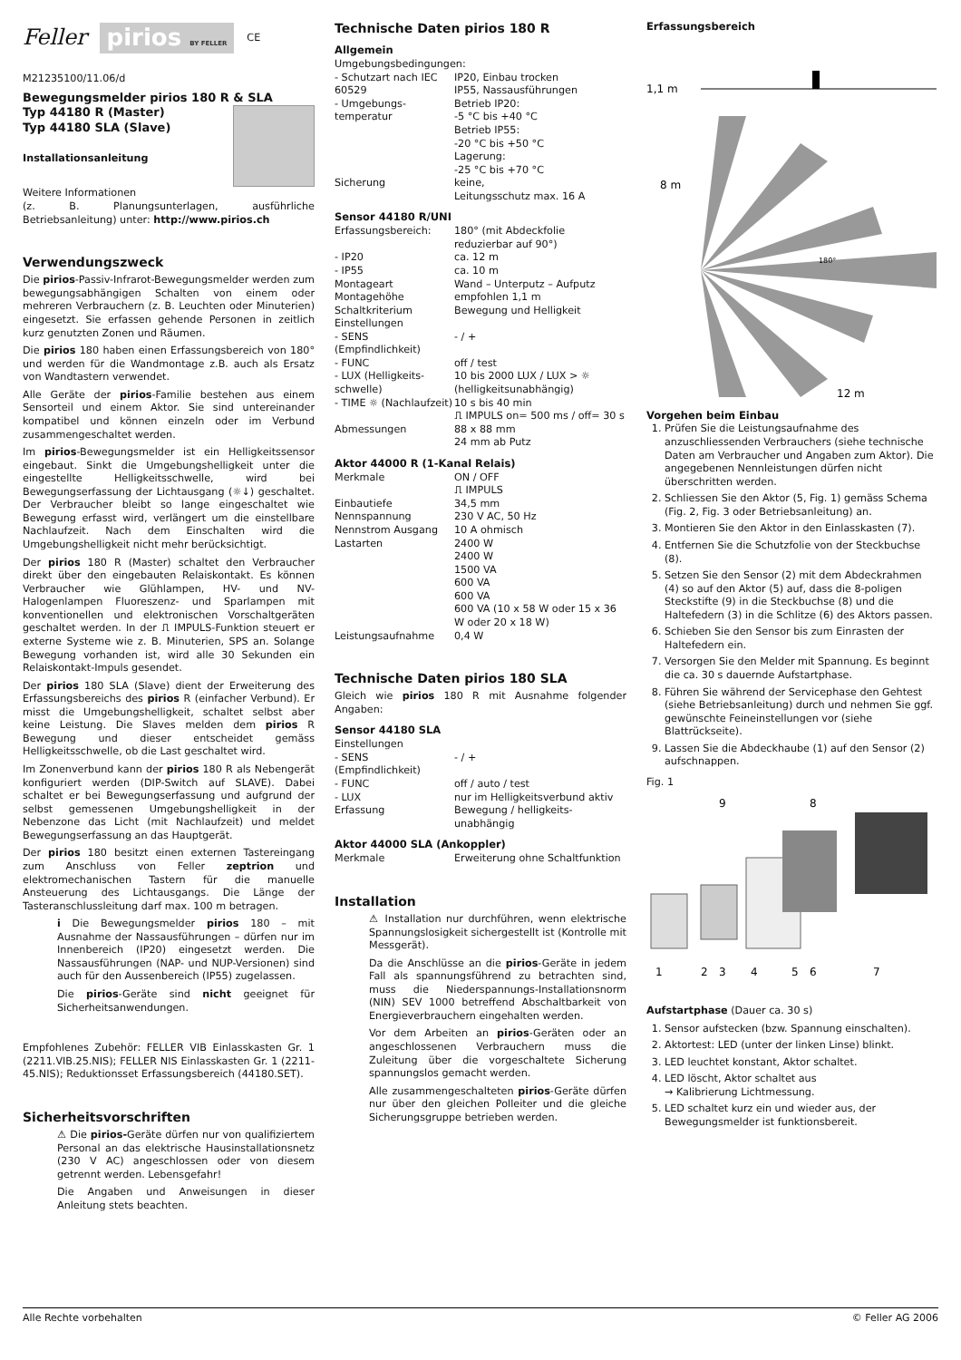Feller pirios BY FELLER CE
M21235100/11.06/d
Bewegungsmelder pirios 180 R & SLA
Typ 44180 R (Master)
Typ 44180 SLA (Slave)
Installationsanleitung
Weitere Informationen
(z. B. Planungsunterlagen, ausführliche Betriebsanleitung) unter: http://www.pirios.ch
Verwendungszweck
Die pirios-Passiv-Infrarot-Bewegungsmelder werden zum bewegungsabhängigen Schalten von einem oder mehreren Verbrauchern (z. B. Leuchten oder Minuterien) eingesetzt. Sie erfassen gehende Personen in zeitlich kurz genutzten Zonen und Räumen.
Die pirios 180 haben einen Erfassungsbereich von 180° und werden für die Wandmontage z.B. auch als Ersatz von Wandtastern verwendet.
Alle Geräte der pirios-Familie bestehen aus einem Sensorteil und einem Aktor. Sie sind untereinander kompatibel und können einzeln oder im Verbund zusammengeschaltet werden.
Im pirios-Bewegungsmelder ist ein Helligkeitssensor eingebaut. Sinkt die Umgebungshelligkeit unter die eingestellte Helligkeitsschwelle, wird bei Bewegungserfassung der Lichtausgang (☼↓) geschaltet. Der Verbraucher bleibt so lange eingeschaltet wie Bewegung erfasst wird, verlängert um die einstellbare Nachlaufzeit. Nach dem Einschalten wird die Umgebungshelligkeit nicht mehr berücksichtigt.
Der pirios 180 R (Master) schaltet den Verbraucher direkt über den eingebauten Relaiskontakt. Es können Verbraucher wie Glühlampen, HV- und NV-Halogenlampen Fluoreszenz- und Sparlampen mit konventionellen und elektronischen Vorschaltgeräten geschaltet werden. In der ⎍ IMPULS-Funktion steuert er externe Systeme wie z. B. Minuterien, SPS an. Solange Bewegung vorhanden ist, wird alle 30 Sekunden ein Relaiskontakt-Impuls gesendet.
Der pirios 180 SLA (Slave) dient der Erweiterung des Erfassungsbereichs des pirios R (einfacher Verbund). Er misst die Umgebungshelligkeit, schaltet selbst aber keine Leistung. Die Slaves melden dem pirios R Bewegung und dieser entscheidet gemäss Helligkeitsschwelle, ob die Last geschaltet wird.
Im Zonenverbund kann der pirios 180 R als Nebengerät konfiguriert werden (DIP-Switch auf SLAVE). Dabei schaltet er bei Bewegungserfassung und aufgrund der selbst gemessenen Umgebungshelligkeit in der Nebenzone das Licht (mit Nachlaufzeit) und meldet Bewegungserfassung an das Hauptgerät.
Der pirios 180 besitzt einen externen Tastereingang zum Anschluss von Feller zeptrion und elektromechanischen Tastern für die manuelle Ansteuerung des Lichtausgangs. Die Länge der Tasteranschlussleitung darf max. 100 m betragen.
i Die Bewegungsmelder pirios 180 – mit Ausnahme der Nassausführungen – dürfen nur im Innenbereich (IP20) eingesetzt werden. Die Nassausführungen (NAP- und NUP-Versionen) sind auch für den Aussenbereich (IP55) zugelassen.
Die pirios-Geräte sind nicht geeignet für Sicherheitsanwendungen.
Empfohlenes Zubehör: FELLER VIB Einlasskasten Gr. 1 (2211.VIB.25.NIS); FELLER NIS Einlasskasten Gr. 1 (2211-45.NIS); Reduktionsset Erfassungsbereich (44180.SET).
Sicherheitsvorschriften
⚠ Die pirios-Geräte dürfen nur von qualifiziertem Personal an das elektrische Hausinstallationsnetz (230 V AC) angeschlossen oder von diesem getrennt werden. Lebensgefahr!
Die Angaben und Anweisungen in dieser Anleitung stets beachten.
Technische Daten pirios 180 R
Allgemein
| Umgebungsbedingungen: | |
| - Schutzart nach IEC 60529 | IP20, Einbau trocken IP55, Nassausführungen |
| - Umgebungs-temperatur | Betrieb IP20: -5 °C bis +40 °C Betrieb IP55: -20 °C bis +50 °C Lagerung: -25 °C bis +70 °C |
| Sicherung | keine, Leitungsschutz max. 16 A |
Sensor 44180 R/UNI
| Erfassungsbereich: | 180° (mit Abdeckfolie reduzierbar auf 90°) |
| - IP20 | ca. 12 m |
| - IP55 | ca. 10 m |
| Montageart | Wand – Unterputz – Aufputz |
| Montagehöhe | empfohlen 1,1 m |
| Schaltkriterium | Bewegung und Helligkeit |
| Einstellungen | |
| - SENS (Empfindlichkeit) | - / + |
| - FUNC | off / test |
| - LUX (Helligkeits-schwelle) | 10 bis 2000 LUX / LUX > ☼ (helligkeitsunabhängig) |
| - TIME ☼ (Nachlaufzeit) | 10 s bis 40 min ⎍ IMPULS on= 500 ms / off= 30 s |
| Abmessungen | 88 x 88 mm 24 mm ab Putz |
Aktor 44000 R (1-Kanal Relais)
| Merkmale | ON / OFF ⎍ IMPULS |
| Einbautiefe | 34,5 mm |
| Nennspannung | 230 V AC, 50 Hz |
| Nennstrom Ausgang | 10 A ohmisch |
| Lastarten | 2400 W 2400 W 1500 VA 600 VA 600 VA 600 VA (10 x 58 W oder 15 x 36 W oder 20 x 18 W) |
| Leistungsaufnahme | 0,4 W |
Technische Daten pirios 180 SLA
Gleich wie pirios 180 R mit Ausnahme folgender Angaben:
Sensor 44180 SLA
| Einstellungen | |
| - SENS (Empfindlichkeit) | - / + |
| - FUNC | off / auto / test |
| - LUX | nur im Helligkeitsverbund aktiv |
| Erfassung | Bewegung / helligkeits-unabhängig |
Aktor 44000 SLA (Ankoppler)
| Merkmale | Erweiterung ohne Schaltfunktion |
Installation
⚠ Installation nur durchführen, wenn elektrische Spannungslosigkeit sichergestellt ist (Kontrolle mit Messgerät).
Da die Anschlüsse an die pirios-Geräte in jedem Fall als spannungsführend zu betrachten sind, muss die Niederspannungs-Installationsnorm (NIN) SEV 1000 betreffend Abschaltbarkeit von Energieverbrauchern eingehalten werden.
Vor dem Arbeiten an pirios-Geräten oder an angeschlossenen Verbrauchern muss die Zuleitung über die vorgeschaltete Sicherung spannungslos gemacht werden.
Alle zusammengeschalteten pirios-Geräte dürfen nur über den gleichen Polleiter und die gleiche Sicherungsgruppe betrieben werden.
Erfassungsbereich
1,1 m
8 m
12 m
180°
Vorgehen beim Einbau
1. Prüfen Sie die Leistungsaufnahme des anzuschliessenden Verbrauchers (siehe technische Daten am Verbraucher und Angaben zum Aktor). Die angegebenen Nennleistungen dürfen nicht überschritten werden.
2. Schliessen Sie den Aktor (5, Fig. 1) gemäss Schema (Fig. 2, Fig. 3 oder Betriebsanleitung) an.
3. Montieren Sie den Aktor in den Einlasskasten (7).
4. Entfernen Sie die Schutzfolie von der Steckbuchse (8).
5. Setzen Sie den Sensor (2) mit dem Abdeckrahmen (4) so auf den Aktor (5) auf, dass die 8-poligen Steckstifte (9) in die Steckbuchse (8) und die Haltefedern (3) in die Schlitze (6) des Aktors passen.
6. Schieben Sie den Sensor bis zum Einrasten der Haltefedern ein.
7. Versorgen Sie den Melder mit Spannung. Es beginnt die ca. 30 s dauernde Aufstartphase.
8. Führen Sie während der Servicephase den Gehtest (siehe Betriebsanleitung) durch und nehmen Sie ggf. gewünschte Feineinstellungen vor (siehe Blattrückseite).
9. Lassen Sie die Abdeckhaube (1) auf den Sensor (2) aufschnappen.
Fig. 1
9
8
1
2
3
4
5
6
7
Aufstartphase (Dauer ca. 30 s)
1. Sensor aufstecken (bzw. Spannung einschalten).
2. Aktortest: LED (unter der linken Linse) blinkt.
3. LED leuchtet konstant, Aktor schaltet.
4. LED löscht, Aktor schaltet aus
→ Kalibrierung Lichtmessung.
5. LED schaltet kurz ein und wieder aus, der Bewegungsmelder ist funktionsbereit.
Alle Rechte vorbehalten © Feller AG 2006